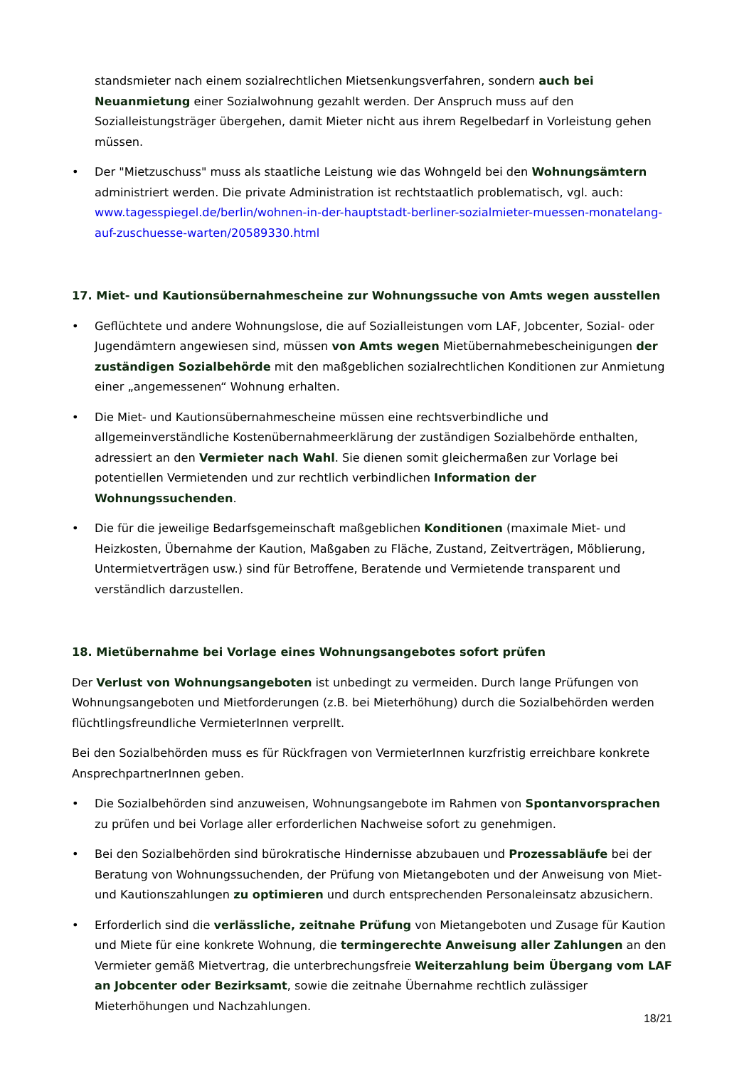standsmieter nach einem sozialrechtlichen Mietsenkungsverfahren, sondern auch bei Neuanmietung einer Sozialwohnung gezahlt werden. Der Anspruch muss auf den Sozialleistungsträger übergehen, damit Mieter nicht aus ihrem Regelbedarf in Vorleistung gehen müssen.
• Der "Mietzuschuss" muss als staatliche Leistung wie das Wohngeld bei den Wohnungsämtern administriert werden. Die private Administration ist rechtstaatlich problematisch, vgl. auch: www.tagesspiegel.de/berlin/wohnen-in-der-hauptstadt-berliner-sozialmieter-muessen-monatelang-auf-zuschuesse-warten/20589330.html
17. Miet- und Kautionsübernahmescheine zur Wohnungssuche von Amts wegen ausstellen
• Geflüchtete und andere Wohnungslose, die auf Sozialleistungen vom LAF, Jobcenter, Sozial- oder Jugendämtern angewiesen sind, müssen von Amts wegen Mietübernahmebescheinigungen der zuständigen Sozialbehörde mit den maßgeblichen sozialrechtlichen Konditionen zur Anmietung einer „angemessenen“ Wohnung erhalten.
• Die Miet- und Kautionsübernahmescheine müssen eine rechtsverbindliche und allgemeinverständliche Kostenübernahmeerklärung der zuständigen Sozialbehörde enthalten, adressiert an den Vermieter nach Wahl. Sie dienen somit gleichermaßen zur Vorlage bei potentiellen Vermietenden und zur rechtlich verbindlichen Information der Wohnungssuchenden.
• Die für die jeweilige Bedarfsgemeinschaft maßgeblichen Konditionen (maximale Miet- und Heizkosten, Übernahme der Kaution, Maßgaben zu Fläche, Zustand, Zeitverträgen, Möblierung, Untermietverträgen usw.) sind für Betroffene, Beratende und Vermietende transparent und verständlich darzustellen.
18. Mietübernahme bei Vorlage eines Wohnungsangebotes sofort prüfen
Der Verlust von Wohnungsangeboten ist unbedingt zu vermeiden. Durch lange Prüfungen von Wohnungsangeboten und Mietforderungen (z.B. bei Mieterhöhung) durch die Sozialbehörden werden flüchtlingsfreundliche VermieterInnen verprellt.
Bei den Sozialbehörden muss es für Rückfragen von VermieterInnen kurzfristig erreichbare konkrete AnsprechpartnerInnen geben.
• Die Sozialbehörden sind anzuweisen, Wohnungsangebote im Rahmen von Spontanvorsprachen zu prüfen und bei Vorlage aller erforderlichen Nachweise sofort zu genehmigen.
• Bei den Sozialbehörden sind bürokratische Hindernisse abzubauen und Prozessabläufe bei der Beratung von Wohnungssuchenden, der Prüfung von Mietangeboten und der Anweisung von Miet- und Kautionszahlungen zu optimieren und durch entsprechenden Personaleinsatz abzusichern.
• Erforderlich sind die verlässliche, zeitnahe Prüfung von Mietangeboten und Zusage für Kaution und Miete für eine konkrete Wohnung, die termingerechte Anweisung aller Zahlungen an den Vermieter gemäß Mietvertrag, die unterbrechungsfreie Weiterzahlung beim Übergang vom LAF an Jobcenter oder Bezirksamt, sowie die zeitnahe Übernahme rechtlich zulässiger Mieterhöhungen und Nachzahlungen.
18/21